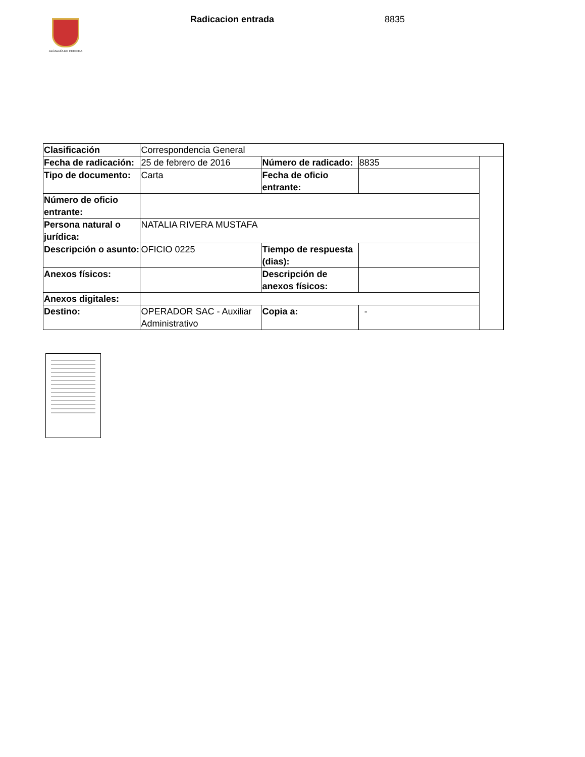ALCALDÍA DE PEREIRA
Radicacion entrada 8835
| Clasificación | Correspondencia General | | | |
| Fecha de radicación: | 25 de febrero de 2016 | Número de radicado: | 8835 | |
| Tipo de documento: | Carta | Fecha de oficio entrante: | | |
| Número de oficio entrante: | | | | |
| Persona natural o jurídica: | NATALIA RIVERA MUSTAFA | | | |
| Descripción o asunto: | OFICIO 0225 | Tiempo de respuesta (dias): | | |
| Anexos físicos: | | Descripción de anexos físicos: | | |
| Anexos digitales: | | | | |
| Destino: | OPERADOR SAC - Auxiliar Administrativo | Copia a: | - | |